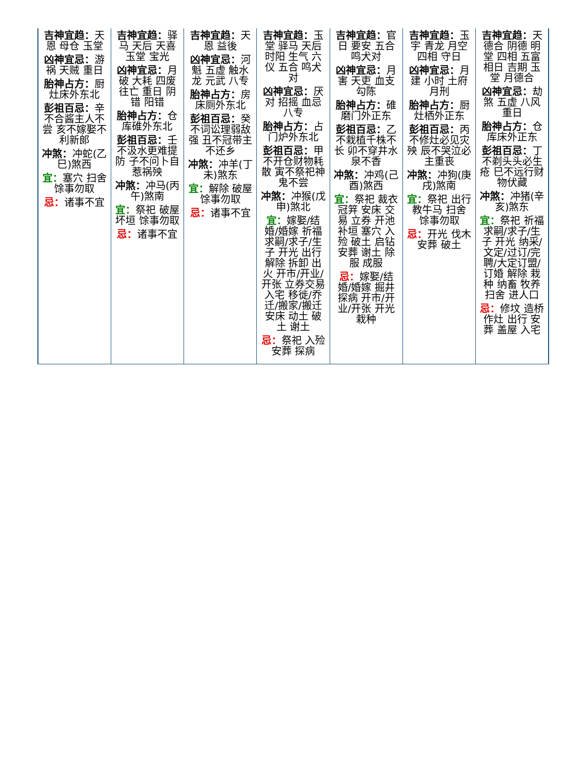| 吉神宜趋： 天恩 母仓 玉堂 凶神宜忌： 游祸 天贼 重日 胎神占方： 厨灶床外东北 彭祖百忌： 辛不合酱主人不尝 亥不嫁娶不利新郎 冲煞： 冲蛇(乙巳)煞西 宜： 塞穴 扫舍 馀事勿取 忌： 诸事不宜 | 吉神宜趋： 驿马 天后 天喜 玉堂 宝光 凶神宜忌： 月破 大耗 四废 往亡 重日 阴错 阳错 胎神占方： 仓库碓外东北 彭祖百忌： 壬不汲水更难提防 子不问卜自惹祸殃 冲煞： 冲马(丙午)煞南 宜： 祭祀 破屋 坏垣 馀事勿取 忌： 诸事不宜 | 吉神宜趋： 天恩 益後 凶神宜忌： 河魁 五虚 触水龙 元武 八专 胎神占方： 房床厕外东北 彭祖百忌： 癸不词讼理弱敌强 丑不冠带主不还乡 冲煞： 冲羊(丁未)煞东 宜： 解除 破屋 馀事勿取 忌： 诸事不宜 | 吉神宜趋： 玉堂 驿马 天后 时阳 生气 六仪 五合 鸣犬对 凶神宜忌： 厌对 招摇 血忌 八专 胎神占方： 占门炉外东北 彭祖百忌： 甲不开仓财物耗散 寅不祭祀神鬼不尝 冲煞： 冲猴(戊申)煞北 宜： 嫁娶/结婚/婚嫁 祈福 求嗣/求子/生子 开光 出行 解除 拆卸 出火 开市/开业/开张 立券交易 入宅 移徙/乔迁/搬家/搬迁 安床 动土 破土 谢土 忌： 祭祀 入殓 安葬 探病 | 吉神宜趋： 官日 要安 五合 鸣犬对 凶神宜忌： 月害 天吏 血支 勾陈 胎神占方： 碓磨门外正东 彭祖百忌： 乙不栽植千株不长 卯不穿井水泉不香 冲煞： 冲鸡(己酉)煞西 宜： 祭祀 裁衣 冠笄 安床 交易 立券 开池 补垣 塞穴 入殓 破土 启钻 安葬 谢土 除服 成服 忌： 嫁娶/结婚/婚嫁 掘井 探病 开市/开业/开张 开光 栽种 | 吉神宜趋： 玉宇 青龙 月空 四相 守日 凶神宜忌： 月建 小时 土府 月刑 胎神占方： 厨灶栖外正东 彭祖百忌： 丙不修灶必见灾殃 辰不哭泣必主重丧 冲煞： 冲狗(庚戌)煞南 宜： 祭祀 出行 教牛马 扫舍 馀事勿取 忌： 开光 伐木 安葬 破土 | 吉神宜趋： 天德合 阴德 明堂 四相 五富 相日 吉期 玉堂 月德合 凶神宜忌： 劫煞 五虚 八风 重日 胎神占方： 仓库床外正东 彭祖百忌： 丁不剃头头必生疮 巳不远行财物伏藏 冲煞： 冲猪(辛亥)煞东 宜： 祭祀 祈福 求嗣/求子/生子 开光 纳采/文定/过订/完聘/大定订盟/订婚 解除 栽种 纳畜 牧养 扫舍 进人口 忌： 修坟 造桥 作灶 出行 安葬 盖屋 入宅 |